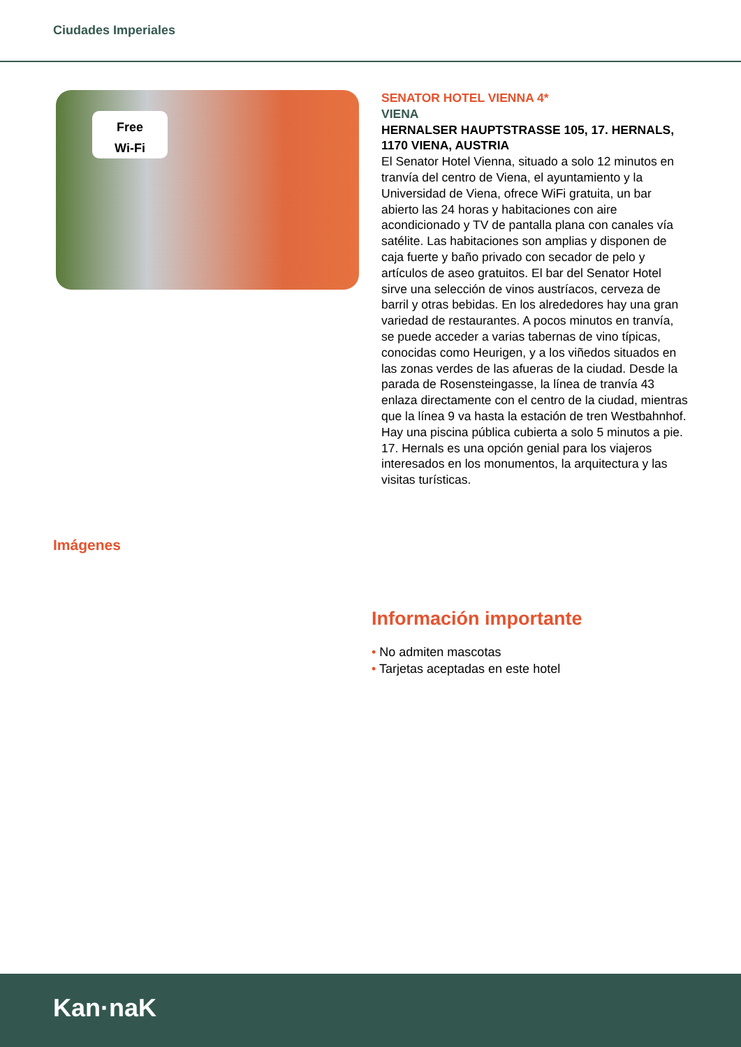Ciudades Imperiales
Free
Wi-Fi
SENATOR HOTEL VIENNA 4*
VIENA
HERNALSER HAUPTSTRASSE 105, 17. HERNALS, 1170 VIENA, AUSTRIA
El Senator Hotel Vienna, situado a solo 12 minutos en tranvía del centro de Viena, el ayuntamiento y la Universidad de Viena, ofrece WiFi gratuita, un bar abierto las 24 horas y habitaciones con aire acondicionado y TV de pantalla plana con canales vía satélite. Las habitaciones son amplias y disponen de caja fuerte y baño privado con secador de pelo y artículos de aseo gratuitos. El bar del Senator Hotel sirve una selección de vinos austríacos, cerveza de barril y otras bebidas. En los alrededores hay una gran variedad de restaurantes. A pocos minutos en tranvía, se puede acceder a varias tabernas de vino típicas, conocidas como Heurigen, y a los viñedos situados en las zonas verdes de las afueras de la ciudad. Desde la parada de Rosensteingasse, la línea de tranvía 43 enlaza directamente con el centro de la ciudad, mientras que la línea 9 va hasta la estación de tren Westbahnhof. Hay una piscina pública cubierta a solo 5 minutos a pie. 17. Hernals es una opción genial para los viajeros interesados en los monumentos, la arquitectura y las visitas turísticas.
Imágenes
Información importante
• No admiten mascotas
• Tarjetas aceptadas en este hotel
Kan·naK